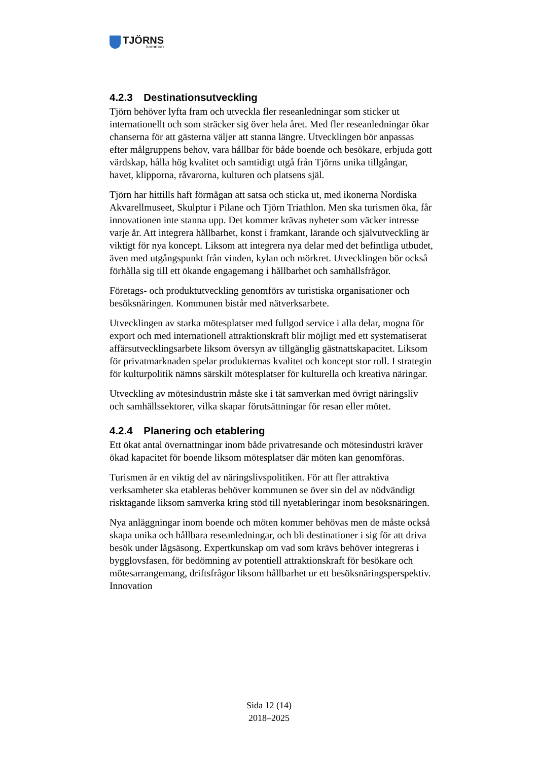TJÖRNS
kommun
4.2.3 Destinationsutveckling
Tjörn behöver lyfta fram och utveckla fler reseanledningar som sticker ut internationellt och som sträcker sig över hela året. Med fler reseanledningar ökar chanserna för att gästerna väljer att stanna längre. Utvecklingen bör anpassas efter målgruppens behov, vara hållbar för både boende och besökare, erbjuda gott värdskap, hålla hög kvalitet och samtidigt utgå från Tjörns unika tillgångar, havet, klipporna, råvarorna, kulturen och platsens själ.
Tjörn har hittills haft förmågan att satsa och sticka ut, med ikonerna Nordiska Akvarellmuseet, Skulptur i Pilane och Tjörn Triathlon. Men ska turismen öka, får innovationen inte stanna upp. Det kommer krävas nyheter som väcker intresse varje år. Att integrera hållbarhet, konst i framkant, lärande och självutveckling är viktigt för nya koncept. Liksom att integrera nya delar med det befintliga utbudet, även med utgångspunkt från vinden, kylan och mörkret. Utvecklingen bör också förhålla sig till ett ökande engagemang i hållbarhet och samhällsfrågor.
Företags- och produktutveckling genomförs av turistiska organisationer och besöksnäringen. Kommunen bistår med nätverksarbete.
Utvecklingen av starka mötesplatser med fullgod service i alla delar, mogna för export och med internationell attraktionskraft blir möjligt med ett systematiserat affärsutvecklingsarbete liksom översyn av tillgänglig gästnattskapacitet. Liksom för privatmarknaden spelar produkternas kvalitet och koncept stor roll. I strategin för kulturpolitik nämns särskilt mötesplatser för kulturella och kreativa näringar.
Utveckling av mötesindustrin måste ske i tät samverkan med övrigt näringsliv och samhällssektorer, vilka skapar förutsättningar för resan eller mötet.
4.2.4 Planering och etablering
Ett ökat antal övernattningar inom både privatresande och mötesindustri kräver ökad kapacitet för boende liksom mötesplatser där möten kan genomföras.
Turismen är en viktig del av näringslivspolitiken. För att fler attraktiva verksamheter ska etableras behöver kommunen se över sin del av nödvändigt risktagande liksom samverka kring stöd till nyetableringar inom besöksnäringen.
Nya anläggningar inom boende och möten kommer behövas men de måste också skapa unika och hållbara reseanledningar, och bli destinationer i sig för att driva besök under lågsäsong. Expertkunskap om vad som krävs behöver integreras i bygglovsfasen, för bedömning av potentiell attraktionskraft för besökare och mötesarrangemang, driftsfrågor liksom hållbarhet ur ett besöksnäringsperspektiv. Innovation
Sida 12 (14)
2018–2025